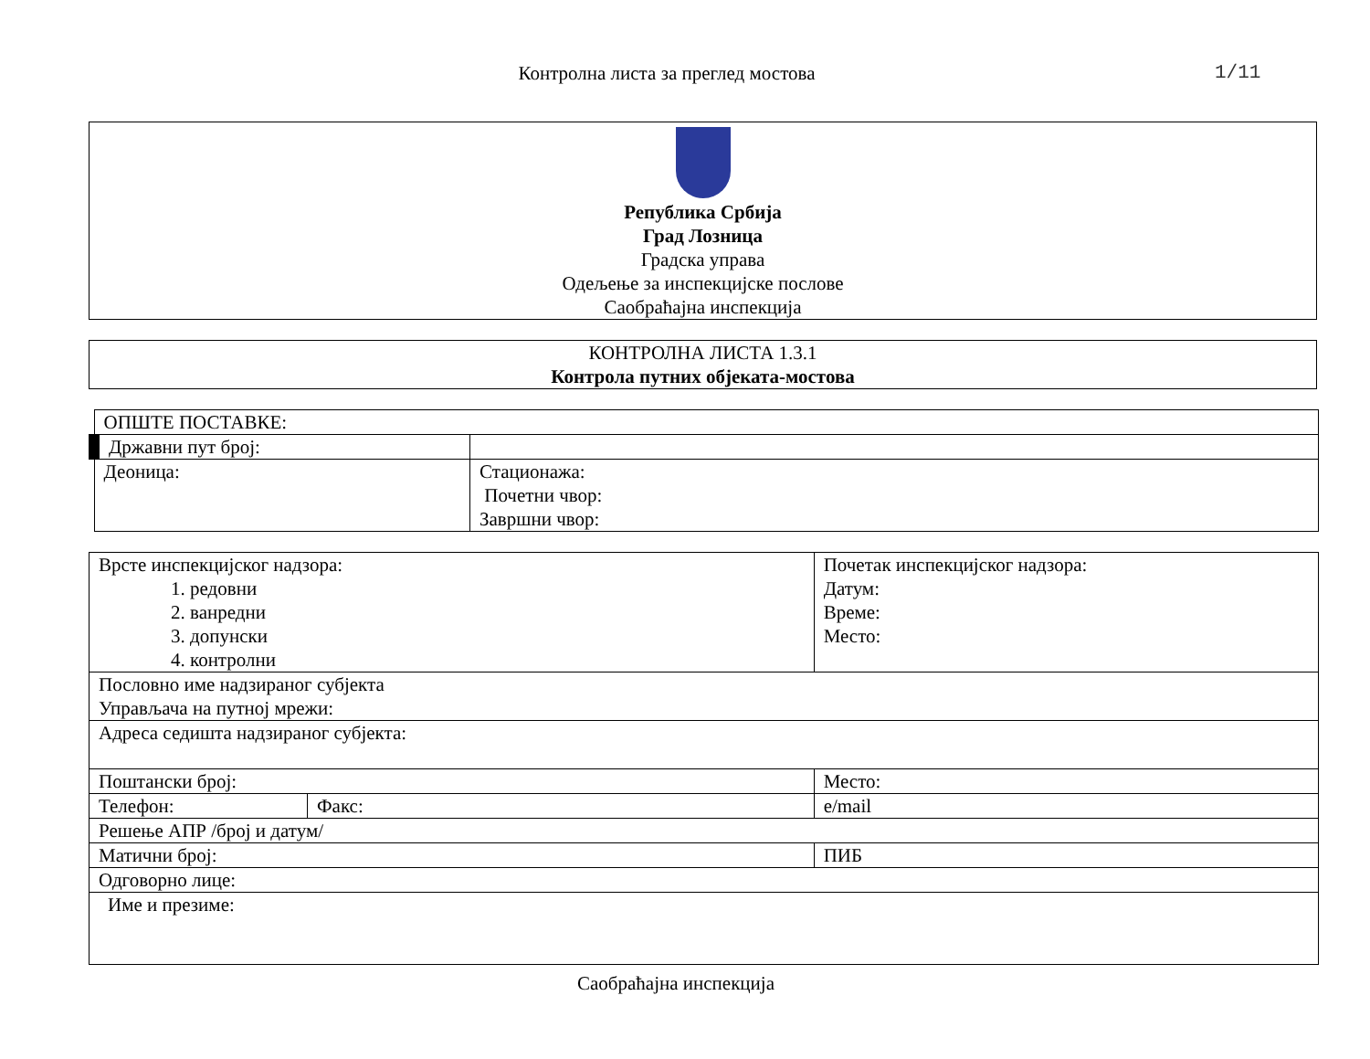Контролна листа за преглед мостова
1/11
Република Србија
Град Лозница
Градска управа
Одељење за инспекцијске послове
Саобраћајна инспекција
КОНТРОЛНА ЛИСТА 1.3.1
Контрола путних објеката-мостова
| ОПШТЕ ПОСТАВКЕ: | |
| Државни пут број: | |
| Деоница: | Стационажа: Почетни чвор: Завршни чвор: |
| Врсте инспекцијског надзора: 1. редовни 2. ванредни 3. допунски 4. контролни | | Почетак инспекцијског надзора: Датум: Време: Место: | |
| Пословно име надзираног субјекта Управљача на путној мрежи: | | | |
| Адреса седишта надзираног субјекта: | | | |
| Поштански број: | | Место: | |
| Телефон: | Факс: | | e/mail |
| Решење АПР /број и датум/ | | | |
| Матични број: | | ПИБ | |
| Одговорно лице: | | | |
| Име и презиме: | | | |
Саобраћајна инспекција